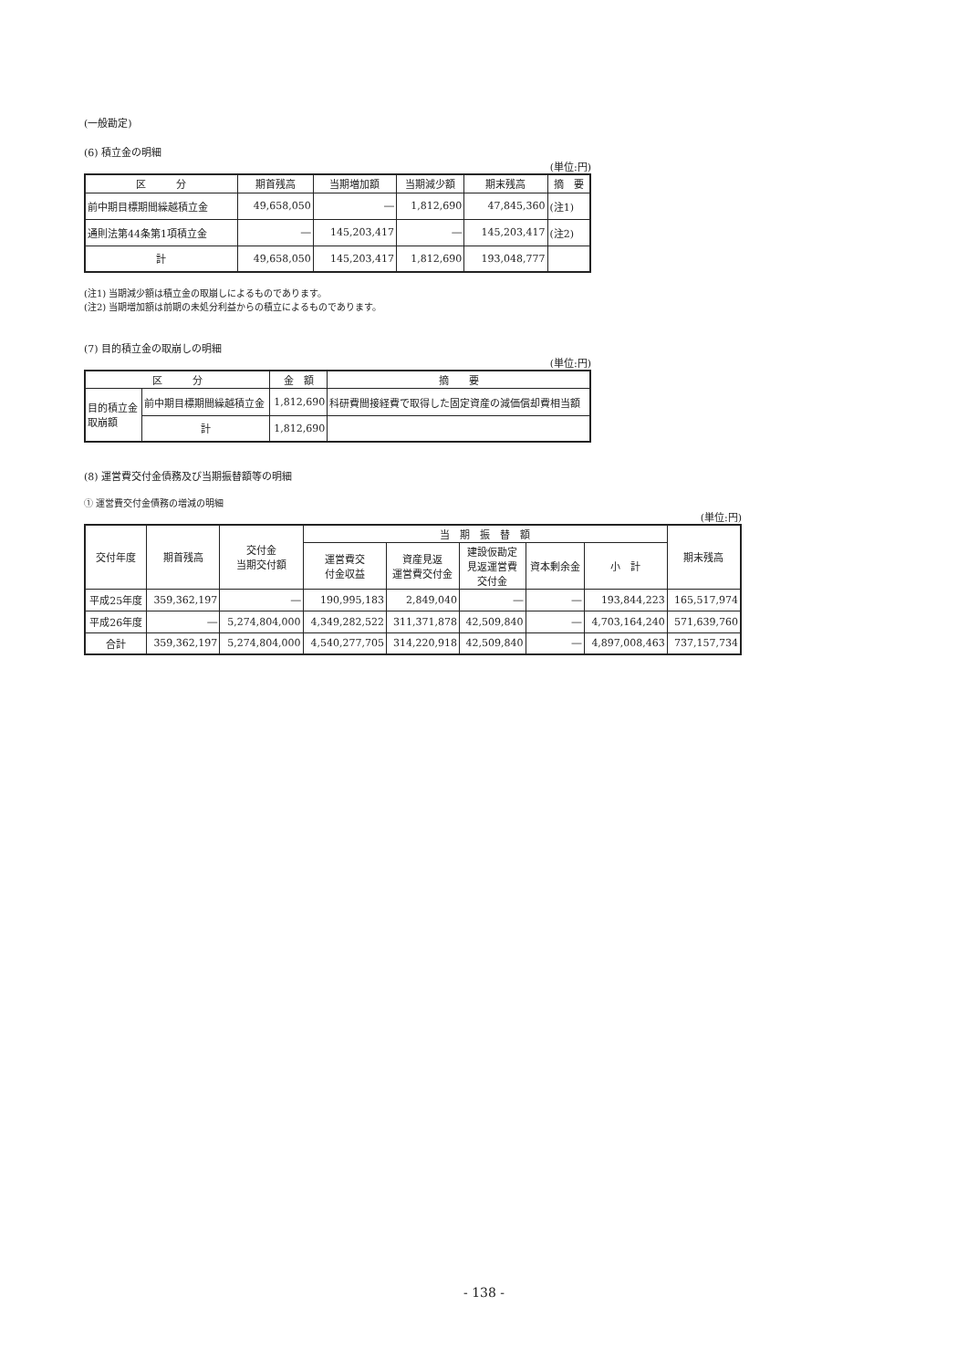(一般勘定)
(6) 積立金の明細
(単位:円)
| 区 分 | 期首残高 | 当期増加額 | 当期減少額 | 期末残高 | 摘 要 |
| --- | --- | --- | --- | --- | --- |
| 前中期目標期間繰越積立金 | 49,658,050 | ― | 1,812,690 | 47,845,360 | (注1) |
| 通則法第44条第1項積立金 | ― | 145,203,417 | ― | 145,203,417 | (注2) |
| 計 | 49,658,050 | 145,203,417 | 1,812,690 | 193,048,777 | |
(注1) 当期減少額は積立金の取崩しによるものであります。
(注2) 当期増加額は前期の未処分利益からの積立によるものであります。
(7) 目的積立金の取崩しの明細
(単位:円)
| 区 分 | | 金 額 | 摘 要 |
| --- | --- | --- | --- |
| 目的積立金 取崩額 | 前中期目標期間繰越積立金 | 1,812,690 | 科研費間接経費で取得した固定資産の減価償却費相当額 |
| | 計 | 1,812,690 | |
(8) 運営費交付金債務及び当期振替額等の明細
① 運営費交付金債務の増減の明細
(単位:円)
| 交付年度 | 期首残高 | 交付金 当期交付額 | 当 期 振 替 額 | | | | | 期末残高 |
| --- | --- | --- | --- | --- | --- | --- | --- | --- |
| | | | 運営費交 付金収益 | 資産見返 運営費交付金 | 建設仮勘定 見返運営費 交付金 | 資本剰余金 | 小 計 | |
| 平成25年度 | 359,362,197 | ― | 190,995,183 | 2,849,040 | ― | ― | 193,844,223 | 165,517,974 |
| 平成26年度 | ― | 5,274,804,000 | 4,349,282,522 | 311,371,878 | 42,509,840 | ― | 4,703,164,240 | 571,639,760 |
| 合計 | 359,362,197 | 5,274,804,000 | 4,540,277,705 | 314,220,918 | 42,509,840 | ― | 4,897,008,463 | 737,157,734 |
- 138 -